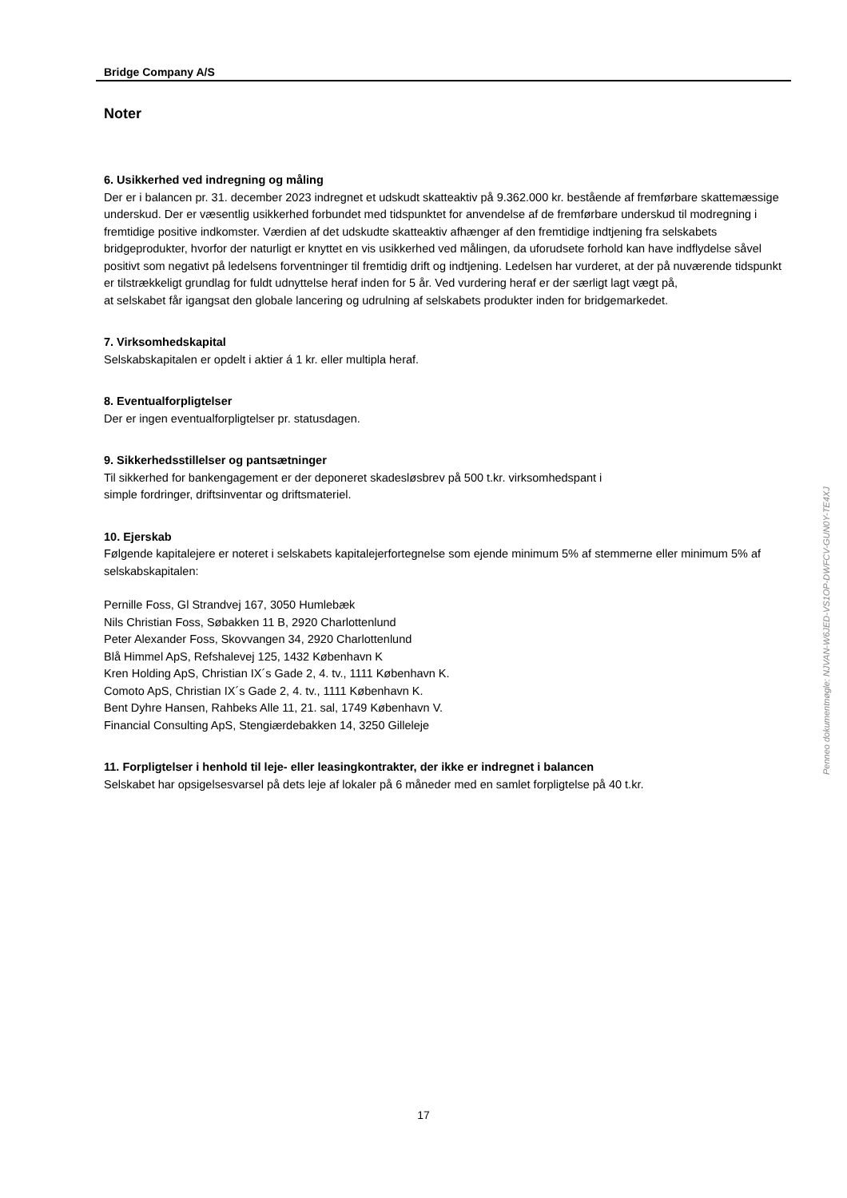Bridge Company A/S
Noter
6. Usikkerhed ved indregning og måling
Der er i balancen pr. 31. december 2023 indregnet et udskudt skatteaktiv på 9.362.000 kr. bestående af fremførbare skattemæssige underskud. Der er væsentlig usikkerhed forbundet med tidspunktet for anvendelse af de fremførbare underskud til modregning i fremtidige positive indkomster. Værdien af det udskudte skatteaktiv afhænger af den fremtidige indtjening fra selskabets bridgeprodukter, hvorfor der naturligt er knyttet en vis usikkerhed ved målingen, da uforudsete forhold kan have indflydelse såvel positivt som negativt på ledelsens forventninger til fremtidig drift og indtjening. Ledelsen har vurderet, at der på nuværende tidspunkt er tilstrækkeligt grundlag for fuldt udnyttelse heraf inden for 5 år. Ved vurdering heraf er der særligt lagt vægt på,
at selskabet får igangsat den globale lancering og udrulning af selskabets produkter inden for bridgemarkedet.
7. Virksomhedskapital
Selskabskapitalen er opdelt i aktier á 1 kr. eller multipla heraf.
8. Eventualforpligtelser
Der er ingen eventualforpligtelser pr. statusdagen.
9. Sikkerhedsstillelser og pantsætninger
Til sikkerhed for bankengagement er der deponeret skadesløsbrev på 500 t.kr. virksomhedspant i
simple fordringer, driftsinventar og driftsmateriel.
10. Ejerskab
Følgende kapitalejere er noteret i selskabets kapitalejerfortegnelse som ejende minimum 5% af stemmerne eller minimum 5% af selskabskapitalen:
Pernille Foss, Gl Strandvej 167, 3050 Humlebæk
Nils Christian Foss, Søbakken 11 B, 2920 Charlottenlund
Peter Alexander Foss, Skovvangen 34, 2920 Charlottenlund
Blå Himmel ApS, Refshalevej 125, 1432 København K
Kren Holding ApS, Christian IX´s Gade 2, 4. tv., 1111 København K.
Comoto ApS, Christian IX´s Gade 2, 4. tv., 1111 København K.
Bent Dyhre Hansen, Rahbeks Alle 11, 21. sal, 1749 København V.
Financial Consulting ApS, Stengiærdebakken 14, 3250 Gilleleje
11. Forpligtelser i henhold til leje- eller leasingkontrakter, der ikke er indregnet i balancen
Selskabet har opsigelsesvarsel på dets leje af lokaler på 6 måneder med en samlet forpligtelse på 40 t.kr.
Penneo dokumentnøgle: NJVAN-W6JED-VS1OP-DWFCV-GUN0Y-TE4XJ
17